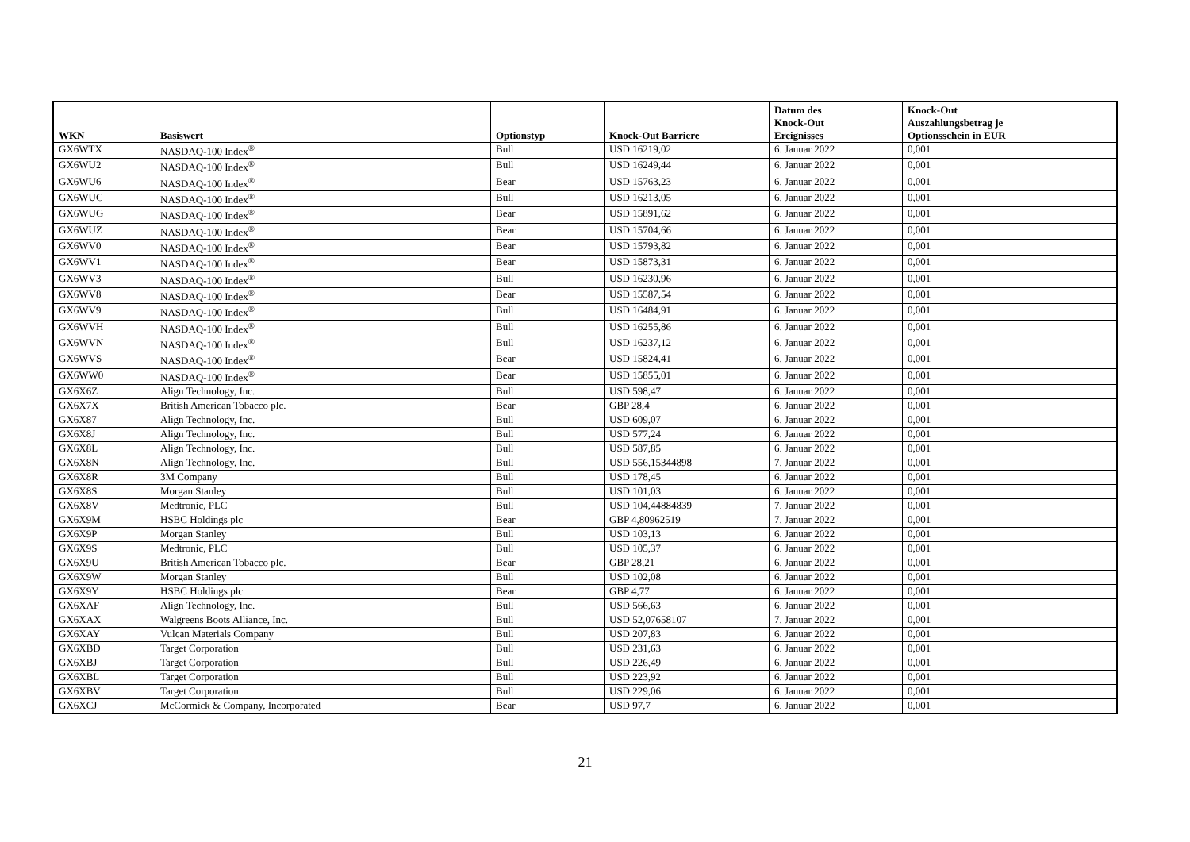| WKN | Basiswert | Optionstyp | Knock-Out Barriere | Datum des Knock-Out Ereignisses | Knock-Out Auszahlungsbetrag je Optionsschein in EUR |
| --- | --- | --- | --- | --- | --- |
| GX6WTX | NASDAQ-100 Index<sup>®</sup> | Bull | USD 16219,02 | 6. Januar 2022 | 0,001 |
| GX6WU2 | NASDAQ-100 Index<sup>®</sup> | Bull | USD 16249,44 | 6. Januar 2022 | 0,001 |
| GX6WU6 | NASDAQ-100 Index<sup>®</sup> | Bear | USD 15763,23 | 6. Januar 2022 | 0,001 |
| GX6WUC | NASDAQ-100 Index<sup>®</sup> | Bull | USD 16213,05 | 6. Januar 2022 | 0,001 |
| GX6WUG | NASDAQ-100 Index<sup>®</sup> | Bear | USD 15891,62 | 6. Januar 2022 | 0,001 |
| GX6WUZ | NASDAQ-100 Index<sup>®</sup> | Bear | USD 15704,66 | 6. Januar 2022 | 0,001 |
| GX6WV0 | NASDAQ-100 Index<sup>®</sup> | Bear | USD 15793,82 | 6. Januar 2022 | 0,001 |
| GX6WV1 | NASDAQ-100 Index<sup>®</sup> | Bear | USD 15873,31 | 6. Januar 2022 | 0,001 |
| GX6WV3 | NASDAQ-100 Index<sup>®</sup> | Bull | USD 16230,96 | 6. Januar 2022 | 0,001 |
| GX6WV8 | NASDAQ-100 Index<sup>®</sup> | Bear | USD 15587,54 | 6. Januar 2022 | 0,001 |
| GX6WV9 | NASDAQ-100 Index<sup>®</sup> | Bull | USD 16484,91 | 6. Januar 2022 | 0,001 |
| GX6WVH | NASDAQ-100 Index<sup>®</sup> | Bull | USD 16255,86 | 6. Januar 2022 | 0,001 |
| GX6WVN | NASDAQ-100 Index<sup>®</sup> | Bull | USD 16237,12 | 6. Januar 2022 | 0,001 |
| GX6WVS | NASDAQ-100 Index<sup>®</sup> | Bear | USD 15824,41 | 6. Januar 2022 | 0,001 |
| GX6WW0 | NASDAQ-100 Index<sup>®</sup> | Bear | USD 15855,01 | 6. Januar 2022 | 0,001 |
| GX6X6Z | Align Technology, Inc. | Bull | USD 598,47 | 6. Januar 2022 | 0,001 |
| GX6X7X | British American Tobacco plc. | Bear | GBP 28,4 | 6. Januar 2022 | 0,001 |
| GX6X87 | Align Technology, Inc. | Bull | USD 609,07 | 6. Januar 2022 | 0,001 |
| GX6X8J | Align Technology, Inc. | Bull | USD 577,24 | 6. Januar 2022 | 0,001 |
| GX6X8L | Align Technology, Inc. | Bull | USD 587,85 | 6. Januar 2022 | 0,001 |
| GX6X8N | Align Technology, Inc. | Bull | USD 556,15344898 | 7. Januar 2022 | 0,001 |
| GX6X8R | 3M Company | Bull | USD 178,45 | 6. Januar 2022 | 0,001 |
| GX6X8S | Morgan Stanley | Bull | USD 101,03 | 6. Januar 2022 | 0,001 |
| GX6X8V | Medtronic, PLC | Bull | USD 104,44884839 | 7. Januar 2022 | 0,001 |
| GX6X9M | HSBC Holdings plc | Bear | GBP 4,80962519 | 7. Januar 2022 | 0,001 |
| GX6X9P | Morgan Stanley | Bull | USD 103,13 | 6. Januar 2022 | 0,001 |
| GX6X9S | Medtronic, PLC | Bull | USD 105,37 | 6. Januar 2022 | 0,001 |
| GX6X9U | British American Tobacco plc. | Bear | GBP 28,21 | 6. Januar 2022 | 0,001 |
| GX6X9W | Morgan Stanley | Bull | USD 102,08 | 6. Januar 2022 | 0,001 |
| GX6X9Y | HSBC Holdings plc | Bear | GBP 4,77 | 6. Januar 2022 | 0,001 |
| GX6XAF | Align Technology, Inc. | Bull | USD 566,63 | 6. Januar 2022 | 0,001 |
| GX6XAX | Walgreens Boots Alliance, Inc. | Bull | USD 52,07658107 | 7. Januar 2022 | 0,001 |
| GX6XAY | Vulcan Materials Company | Bull | USD 207,83 | 6. Januar 2022 | 0,001 |
| GX6XBD | Target Corporation | Bull | USD 231,63 | 6. Januar 2022 | 0,001 |
| GX6XBJ | Target Corporation | Bull | USD 226,49 | 6. Januar 2022 | 0,001 |
| GX6XBL | Target Corporation | Bull | USD 223,92 | 6. Januar 2022 | 0,001 |
| GX6XBV | Target Corporation | Bull | USD 229,06 | 6. Januar 2022 | 0,001 |
| GX6XCJ | McCormick & Company, Incorporated | Bear | USD 97,7 | 6. Januar 2022 | 0,001 |
21